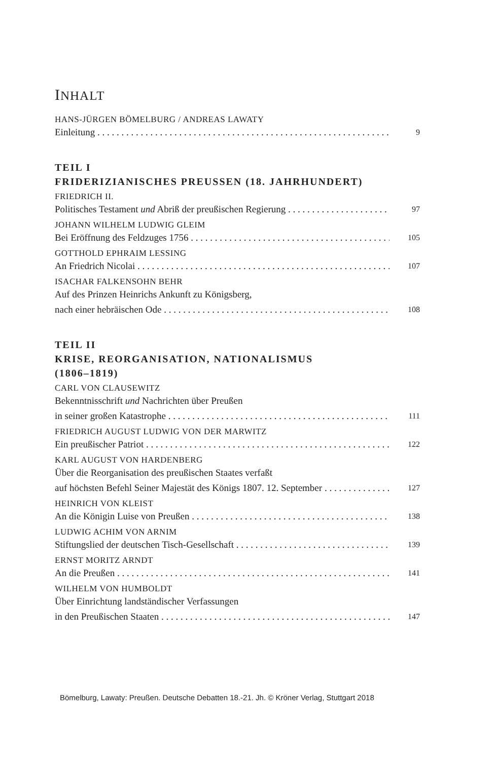INHALT
HANS-JÜRGEN BÖMELBURG / ANDREAS LAWATY
Einleitung 9
TEIL I
FRIDERIZIANISCHES PREUSSEN (18. JAHRHUNDERT)
FRIEDRICH II.
Politisches Testament und Abriß der preußischen Regierung 97
JOHANN WILHELM LUDWIG GLEIM
Bei Eröffnung des Feldzuges 1756 105
GOTTHOLD EPHRAIM LESSING
An Friedrich Nicolai 107
ISACHAR FALKENSOHN BEHR
Auf des Prinzen Heinrichs Ankunft zu Königsberg,
nach einer hebräischen Ode 108
TEIL II
KRISE, REORGANISATION, NATIONALISMUS
(1806–1819)
CARL VON CLAUSEWITZ
Bekenntnisschrift und Nachrichten über Preußen
in seiner großen Katastrophe 111
FRIEDRICH AUGUST LUDWIG VON DER MARWITZ
Ein preußischer Patriot 122
KARL AUGUST VON HARDENBERG
Über die Reorganisation des preußischen Staates verfaßt
auf höchsten Befehl Seiner Majestät des Königs 1807. 12. September 127
HEINRICH VON KLEIST
An die Königin Luise von Preußen 138
LUDWIG ACHIM VON ARNIM
Stiftungslied der deutschen Tisch-Gesellschaft 139
ERNST MORITZ ARNDT
An die Preußen 141
WILHELM VON HUMBOLDT
Über Einrichtung landständischer Verfassungen
in den Preußischen Staaten 147
Bömelburg, Lawaty: Preußen. Deutsche Debatten 18.-21. Jh. © Kröner Verlag, Stuttgart 2018